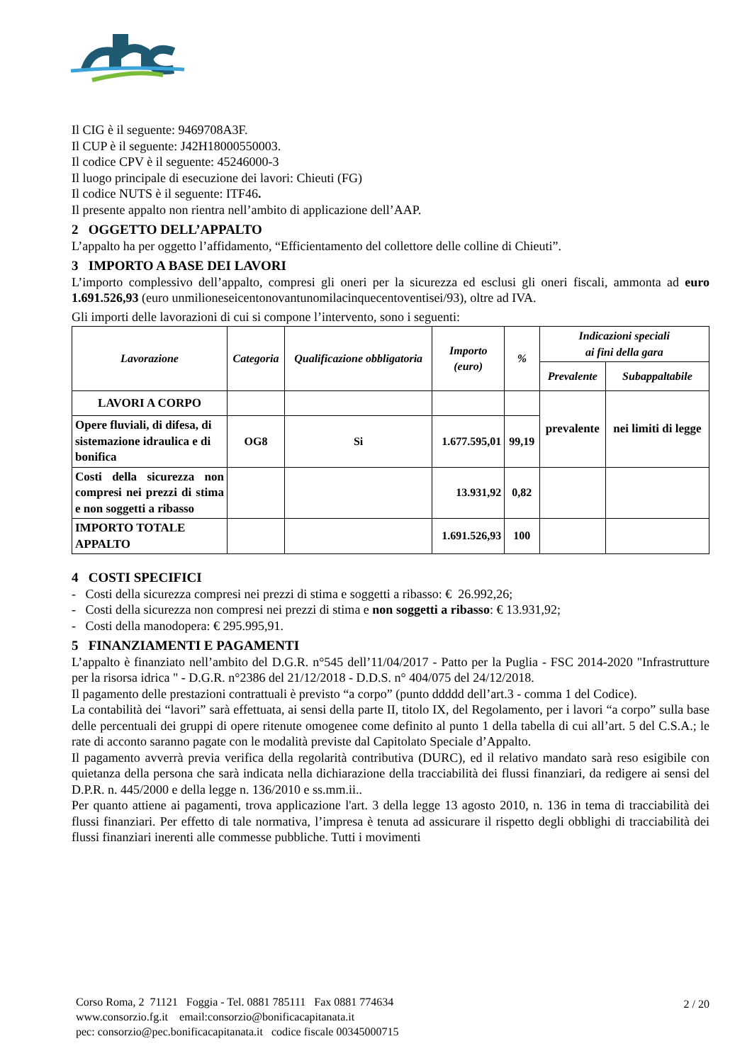Il CIG è il seguente: 9469708A3F.
Il CUP è il seguente: J42H18000550003.
Il codice CPV è il seguente: 45246000-3
Il luogo principale di esecuzione dei lavori: Chieuti (FG)
Il codice NUTS è il seguente: ITF46.
Il presente appalto non rientra nell’ambito di applicazione dell’AAP.
2 OGGETTO DELL’APPALTO
L’appalto ha per oggetto l’affidamento, “Efficientamento del collettore delle colline di Chieuti”.
3 IMPORTO A BASE DEI LAVORI
L’importo complessivo dell’appalto, compresi gli oneri per la sicurezza ed esclusi gli oneri fiscali, ammonta ad euro 1.691.526,93 (euro unmilioneseicentonovantunomilacinquecentoventisei/93), oltre ad IVA.
Gli importi delle lavorazioni di cui si compone l’intervento, sono i seguenti:
| Lavorazione | Categoria | Qualificazione obbligatoria | Importo (euro) | % | Indicazioni speciali ai fini della gara | |
| --- | --- | --- | --- | --- | --- | --- |
| | | | | | Prevalente | Subappaltabile |
| LAVORI A CORPO | | | | | prevalente | nei limiti di legge |
| Opere fluviali, di difesa, di sistemazione idraulica e di bonifica | OG8 | Si | 1.677.595,01 | 99,19 | | |
| Costi della sicurezza non compresi nei prezzi di stima e non soggetti a ribasso | | | 13.931,92 | 0,82 | | |
| IMPORTO TOTALE APPALTO | | | 1.691.526,93 | 100 | | |
4 COSTI SPECIFICI
- Costi della sicurezza compresi nei prezzi di stima e soggetti a ribasso: € 26.992,26;
- Costi della sicurezza non compresi nei prezzi di stima e non soggetti a ribasso: € 13.931,92;
- Costi della manodopera: € 295.995,91.
5 FINANZIAMENTI E PAGAMENTI
L’appalto è finanziato nell’ambito del D.G.R. n°545 dell’11/04/2017 - Patto per la Puglia - FSC 2014-2020 "Infrastrutture per la risorsa idrica " - D.G.R. n°2386 del 21/12/2018 - D.D.S. n° 404/075 del 24/12/2018.
Il pagamento delle prestazioni contrattuali è previsto “a corpo” (punto ddddd dell’art.3 - comma 1 del Codice).
La contabilità dei “lavori” sarà effettuata, ai sensi della parte II, titolo IX, del Regolamento, per i lavori “a corpo” sulla base delle percentuali dei gruppi di opere ritenute omogenee come definito al punto 1 della tabella di cui all’art. 5 del C.S.A.; le rate di acconto saranno pagate con le modalità previste dal Capitolato Speciale d’Appalto.
Il pagamento avverrà previa verifica della regolarità contributiva (DURC), ed il relativo mandato sarà reso esigibile con quietanza della persona che sarà indicata nella dichiarazione della tracciabilità dei flussi finanziari, da redigere ai sensi del D.P.R. n. 445/2000 e della legge n. 136/2010 e ss.mm.ii..
Per quanto attiene ai pagamenti, trova applicazione l'art. 3 della legge 13 agosto 2010, n. 136 in tema di tracciabilità dei flussi finanziari. Per effetto di tale normativa, l’impresa è tenuta ad assicurare il rispetto degli obblighi di tracciabilità dei flussi finanziari inerenti alle commesse pubbliche. Tutti i movimenti
Corso Roma, 2 71121 Foggia - Tel. 0881 785111 Fax 0881 774634
www.consorzio.fg.it email:consorzio@bonificacapitanata.it
pec: consorzio@pec.bonificacapitanata.it codice fiscale 00345000715
2 / 20